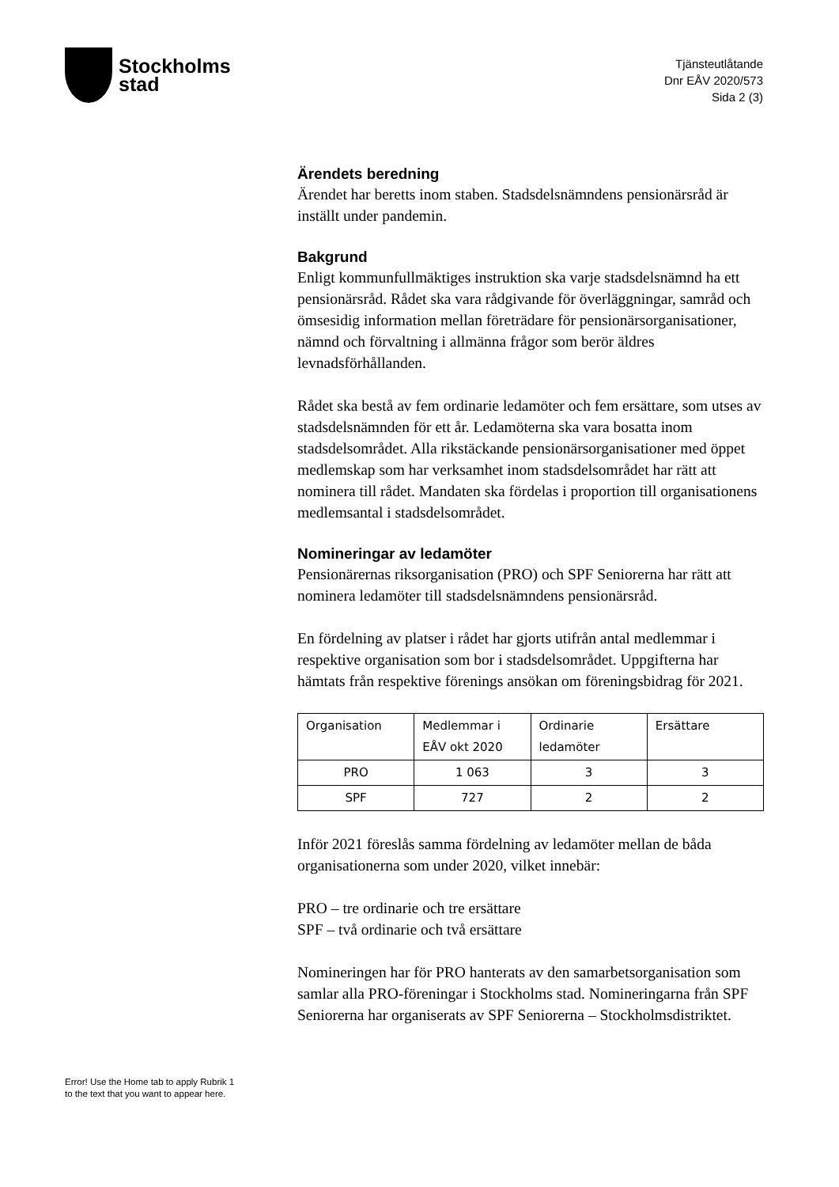Stockholms
stad
Tjänsteutlåtande
Dnr EÅV 2020/573
Sida 2 (3)
Ärendets beredning
Ärendet har beretts inom staben. Stadsdelsnämndens pensionärsråd är inställt under pandemin.
Bakgrund
Enligt kommunfullmäktiges instruktion ska varje stadsdelsnämnd ha ett pensionärsråd. Rådet ska vara rådgivande för överläggningar, samråd och ömsesidig information mellan företrädare för pensionärsorganisationer, nämnd och förvaltning i allmänna frågor som berör äldres levnadsförhållanden.
Rådet ska bestå av fem ordinarie ledamöter och fem ersättare, som utses av stadsdelsnämnden för ett år. Ledamöterna ska vara bosatta inom stadsdelsområdet. Alla rikstäckande pensionärsorganisationer med öppet medlemskap som har verksamhet inom stadsdelsområdet har rätt att nominera till rådet. Mandaten ska fördelas i proportion till organisationens medlemsantal i stadsdelsområdet.
Nomineringar av ledamöter
Pensionärernas riksorganisation (PRO) och SPF Seniorerna har rätt att nominera ledamöter till stadsdelsnämndens pensionärsråd.
En fördelning av platser i rådet har gjorts utifrån antal medlemmar i respektive organisation som bor i stadsdelsområdet. Uppgifterna har hämtats från respektive förenings ansökan om föreningsbidrag för 2021.
| Organisation | Medlemmar i EÅV okt 2020 | Ordinarie ledamöter | Ersättare |
| PRO | 1 063 | 3 | 3 |
| SPF | 727 | 2 | 2 |
Inför 2021 föreslås samma fördelning av ledamöter mellan de båda organisationerna som under 2020, vilket innebär:
PRO – tre ordinarie och tre ersättare
SPF – två ordinarie och två ersättare
Nomineringen har för PRO hanterats av den samarbetsorganisation som samlar alla PRO-föreningar i Stockholms stad. Nomineringarna från SPF Seniorerna har organiserats av SPF Seniorerna – Stockholmsdistriktet.
Error! Use the Home tab to apply Rubrik 1
to the text that you want to appear here.